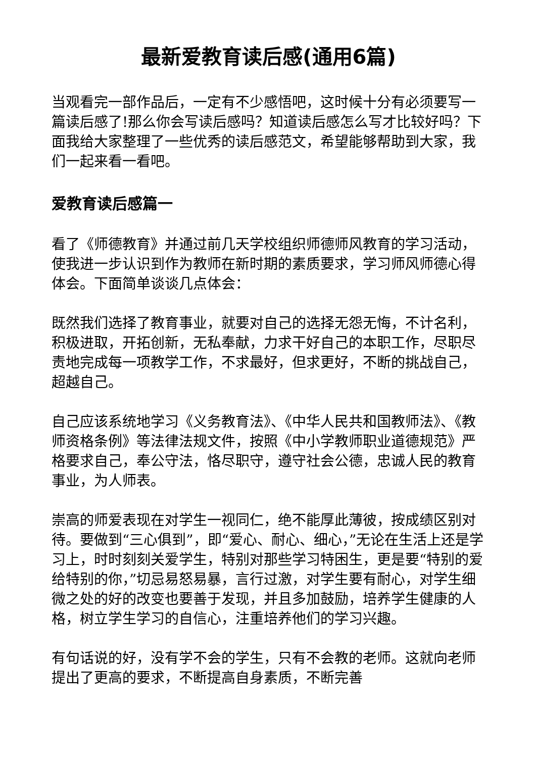最新爱教育读后感(通用6篇)
当观看完一部作品后，一定有不少感悟吧，这时候十分有必须要写一篇读后感了!那么你会写读后感吗？知道读后感怎么写才比较好吗？下面我给大家整理了一些优秀的读后感范文，希望能够帮助到大家，我们一起来看一看吧。
爱教育读后感篇一
看了《师德教育》并通过前几天学校组织师德师风教育的学习活动，使我进一步认识到作为教师在新时期的素质要求，学习师风师德心得体会。下面简单谈谈几点体会：
既然我们选择了教育事业，就要对自己的选择无怨无悔，不计名利，积极进取，开拓创新，无私奉献，力求干好自己的本职工作，尽职尽责地完成每一项教学工作，不求最好，但求更好，不断的挑战自己，超越自己。
自己应该系统地学习《义务教育法》、《中华人民共和国教师法》、《教师资格条例》等法律法规文件，按照《中小学教师职业道德规范》严格要求自己，奉公守法，恪尽职守，遵守社会公德，忠诚人民的教育事业，为人师表。
崇高的师爱表现在对学生一视同仁，绝不能厚此薄彼，按成绩区别对待。要做到“三心俱到”，即“爱心、耐心、细心，”无论在生活上还是学习上，时时刻刻关爱学生，特别对那些学习特困生，更是要“特别的爱给特别的你，”切忌易怒易暴，言行过激，对学生要有耐心，对学生细微之处的好的改变也要善于发现，并且多加鼓励，培养学生健康的人格，树立学生学习的自信心，注重培养他们的学习兴趣。
有句话说的好，没有学不会的学生，只有不会教的老师。这就向老师提出了更高的要求，不断提高自身素质，不断完善